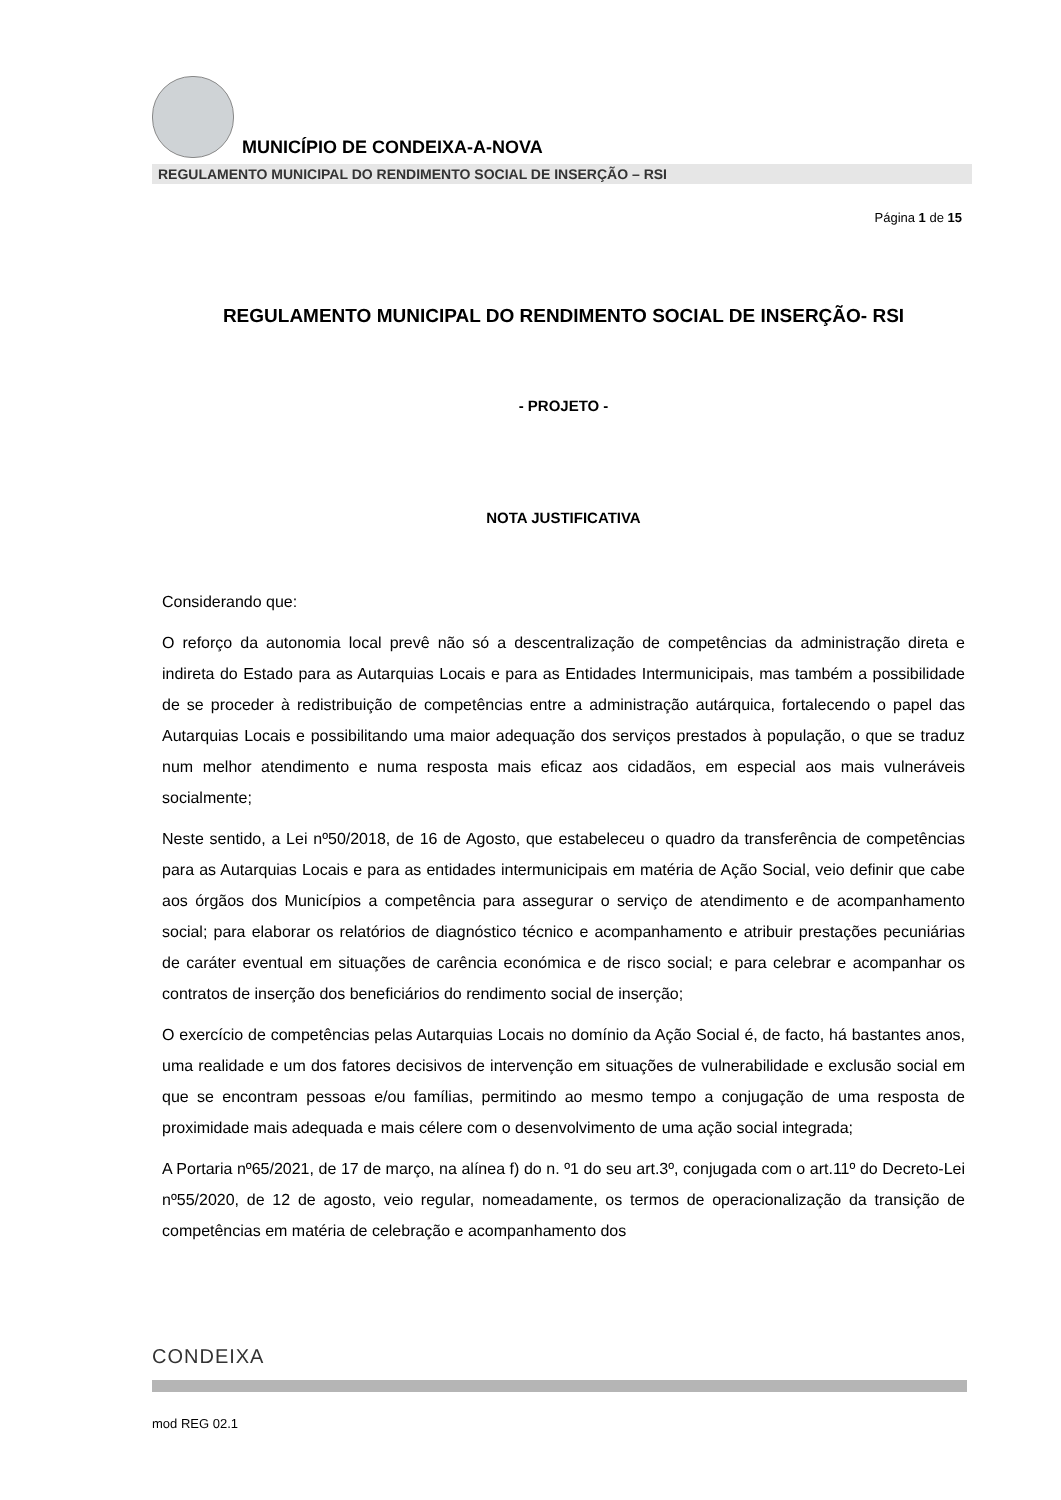MUNICÍPIO DE CONDEIXA-A-NOVA
REGULAMENTO MUNICIPAL DO RENDIMENTO SOCIAL DE INSERÇÃO – RSI
Página 1 de 15
REGULAMENTO MUNICIPAL DO RENDIMENTO SOCIAL DE INSERÇÃO- RSI
- PROJETO -
NOTA JUSTIFICATIVA
Considerando que:
O reforço da autonomia local prevê não só a descentralização de competências da administração direta e indireta do Estado para as Autarquias Locais e para as Entidades Intermunicipais, mas também a possibilidade de se proceder à redistribuição de competências entre a administração autárquica, fortalecendo o papel das Autarquias Locais e possibilitando uma maior adequação dos serviços prestados à população, o que se traduz num melhor atendimento e numa resposta mais eficaz aos cidadãos, em especial aos mais vulneráveis socialmente;
Neste sentido, a Lei nº50/2018, de 16 de Agosto, que estabeleceu o quadro da transferência de competências para as Autarquias Locais e para as entidades intermunicipais em matéria de Ação Social, veio definir que cabe aos órgãos dos Municípios a competência para assegurar o serviço de atendimento e de acompanhamento social; para elaborar os relatórios de diagnóstico técnico e acompanhamento e atribuir prestações pecuniárias de caráter eventual em situações de carência económica e de risco social; e para celebrar e acompanhar os contratos de inserção dos beneficiários do rendimento social de inserção;
O exercício de competências pelas Autarquias Locais no domínio da Ação Social é, de facto, há bastantes anos, uma realidade e um dos fatores decisivos de intervenção em situações de vulnerabilidade e exclusão social em que se encontram pessoas e/ou famílias, permitindo ao mesmo tempo a conjugação de uma resposta de proximidade mais adequada e mais célere com o desenvolvimento de uma ação social integrada;
A Portaria nº65/2021, de 17 de março, na alínea f) do n. º1 do seu art.3º, conjugada com o art.11º do Decreto-Lei nº55/2020, de 12 de agosto, veio regular, nomeadamente, os termos de operacionalização da transição de competências em matéria de celebração e acompanhamento dos
CONDEIXA
mod REG 02.1